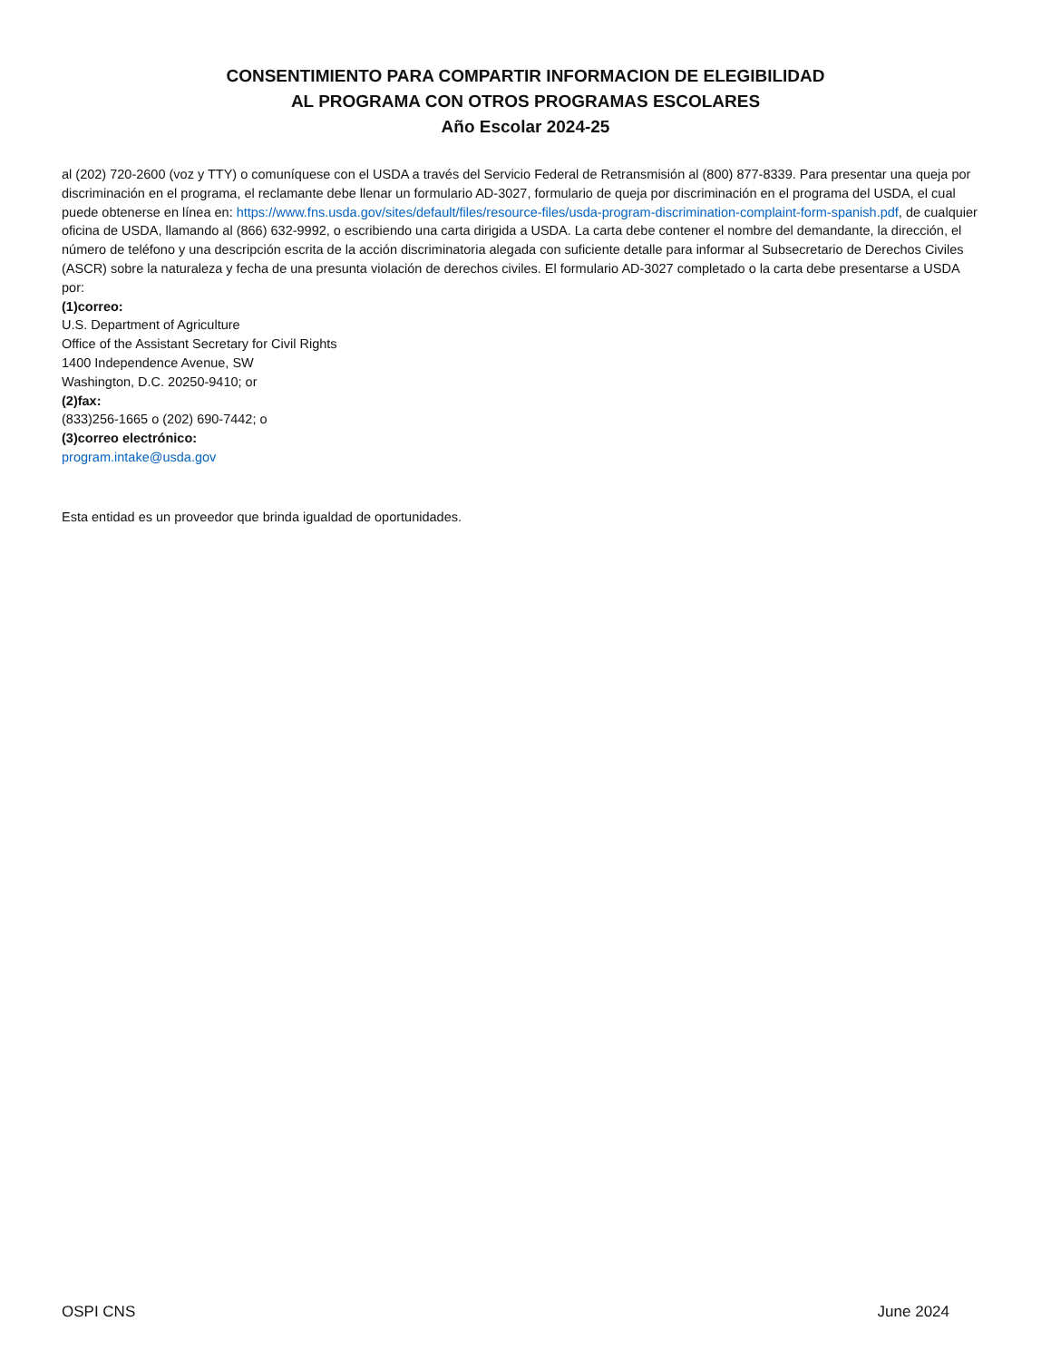CONSENTIMIENTO PARA COMPARTIR INFORMACION DE ELEGIBILIDAD
AL PROGRAMA CON OTROS PROGRAMAS ESCOLARES
Año Escolar 2024-25
al (202) 720-2600 (voz y TTY) o comuníquese con el USDA a través del Servicio Federal de Retransmisión al (800) 877-8339. Para presentar una queja por discriminación en el programa, el reclamante debe llenar un formulario AD-3027, formulario de queja por discriminación en el programa del USDA, el cual puede obtenerse en línea en: https://www.fns.usda.gov/sites/default/files/resource-files/usda-program-discrimination-complaint-form-spanish.pdf, de cualquier oficina de USDA, llamando al (866) 632-9992, o escribiendo una carta dirigida a USDA. La carta debe contener el nombre del demandante, la dirección, el número de teléfono y una descripción escrita de la acción discriminatoria alegada con suficiente detalle para informar al Subsecretario de Derechos Civiles (ASCR) sobre la naturaleza y fecha de una presunta violación de derechos civiles. El formulario AD-3027 completado o la carta debe presentarse a USDA por:
(1)correo:
U.S. Department of Agriculture
Office of the Assistant Secretary for Civil Rights
1400 Independence Avenue, SW
Washington, D.C. 20250-9410; or
(2)fax:
(833)256-1665 o (202) 690-7442; o
(3)correo electrónico:
program.intake@usda.gov
Esta entidad es un proveedor que brinda igualdad de oportunidades.
OSPI CNS June 2024